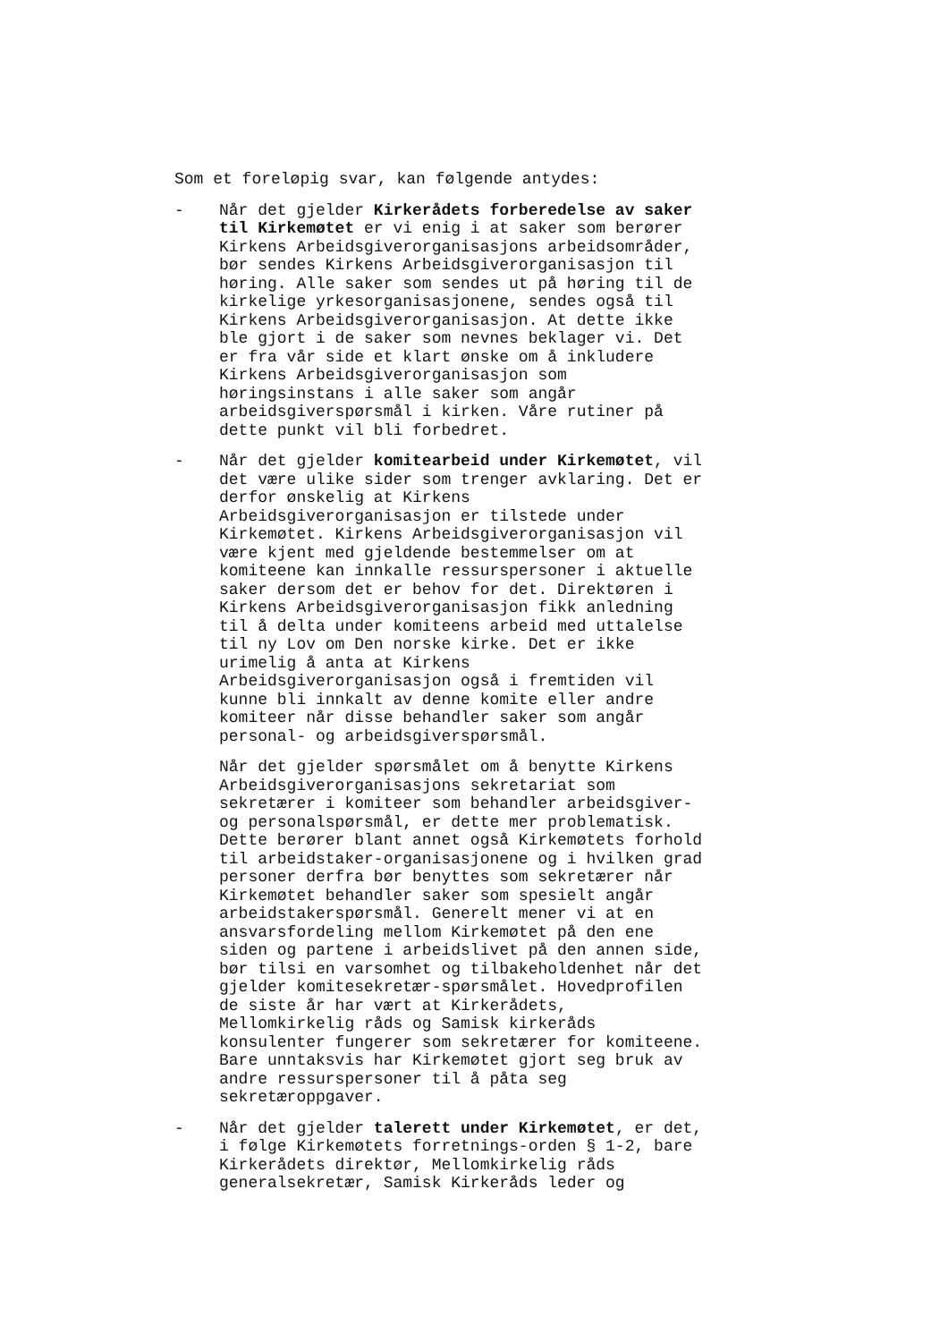Som et foreløpig svar, kan følgende antydes:
- Når det gjelder Kirkerådets forberedelse av saker til Kirkemøtet er vi enig i at saker som berører Kirkens Arbeidsgiverorganisasjons arbeidsområder, bør sendes Kirkens Arbeidsgiverorganisasjon til høring. Alle saker som sendes ut på høring til de kirkelige yrkesorganisasjonene, sendes også til Kirkens Arbeidsgiverorganisasjon. At dette ikke ble gjort i de saker som nevnes beklager vi. Det er fra vår side et klart ønske om å inkludere Kirkens Arbeidsgiverorganisasjon som høringsinstans i alle saker som angår arbeidsgiverspørsmål i kirken. Våre rutiner på dette punkt vil bli forbedret.
- Når det gjelder komitearbeid under Kirkemøtet, vil det være ulike sider som trenger avklaring. Det er derfor ønskelig at Kirkens Arbeidsgiverorganisasjon er tilstede under Kirkemøtet. Kirkens Arbeidsgiverorganisasjon vil være kjent med gjeldende bestemmelser om at komiteene kan innkalle ressurspersoner i aktuelle saker dersom det er behov for det. Direktøren i Kirkens Arbeidsgiverorganisasjon fikk anledning til å delta under komiteens arbeid med uttalelse til ny Lov om Den norske kirke. Det er ikke urimelig å anta at Kirkens Arbeidsgiverorganisasjon også i fremtiden vil kunne bli innkalt av denne komite eller andre komiteer når disse behandler saker som angår personal- og arbeidsgiverspørsmål.
Når det gjelder spørsmålet om å benytte Kirkens Arbeidsgiverorganisasjons sekretariat som sekretærer i komiteer som behandler arbeidsgiver- og personalspørsmål, er dette mer problematisk. Dette berører blant annet også Kirkemøtets forhold til arbeidstaker-organisasjonene og i hvilken grad personer derfra bør benyttes som sekretærer når Kirkemøtet behandler saker som spesielt angår arbeidstakerspørsmål. Generelt mener vi at en ansvarsfordeling mellom Kirkemøtet på den ene siden og partene i arbeidslivet på den annen side, bør tilsi en varsomhet og tilbakeholdenhet når det gjelder komitesekretær-spørsmålet. Hovedprofilen de siste år har vært at Kirkerådets, Mellomkirkelig råds og Samisk kirkeråds konsulenter fungerer som sekretærer for komiteene. Bare unntaksvis har Kirkemøtet gjort seg bruk av andre ressurspersoner til å påta seg sekretæroppgaver.
- Når det gjelder talerett under Kirkemøtet, er det, i følge Kirkemøtets forretnings-orden § 1-2, bare Kirkerådets direktør, Mellomkirkelig råds generalsekretær, Samisk Kirkeråds leder og